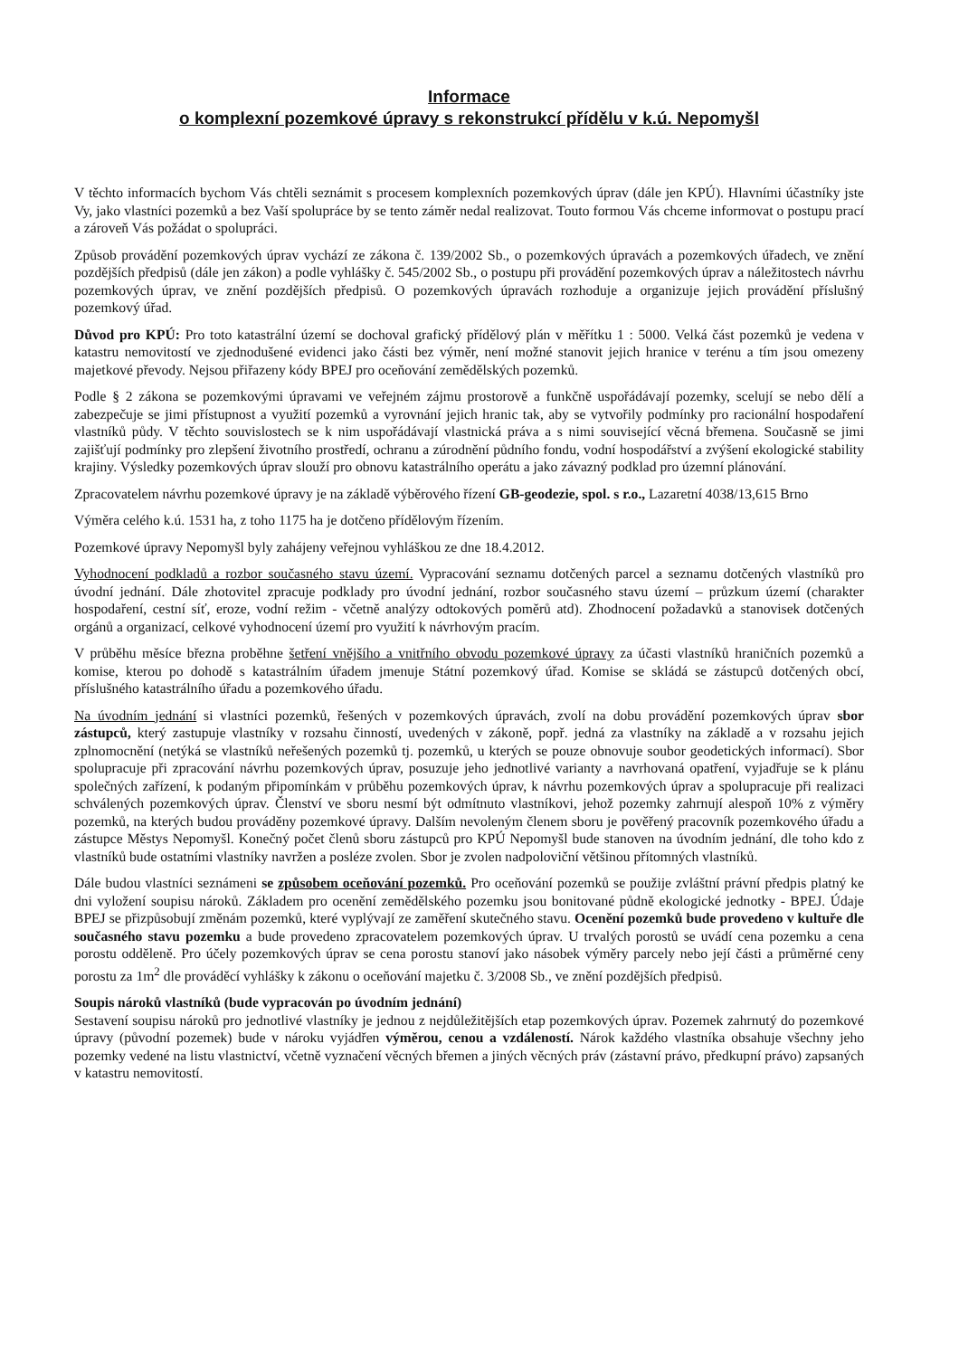Informace
o komplexní pozemkové úpravy s rekonstrukcí přídělu v k.ú. Nepomyšl
V těchto informacích bychom Vás chtěli seznámit s procesem komplexních pozemkových úprav (dále jen KPÚ). Hlavními účastníky jste Vy, jako vlastníci pozemků a bez Vaší spolupráce by se tento záměr nedal realizovat. Touto formou Vás chceme informovat o postupu prací a zároveň Vás požádat o spolupráci.
Způsob provádění pozemkových úprav vychází ze zákona č. 139/2002 Sb., o pozemkových úpravách a pozemkových úřadech, ve znění pozdějších předpisů (dále jen zákon) a podle vyhlášky č. 545/2002 Sb., o postupu při provádění pozemkových úprav a náležitostech návrhu pozemkových úprav, ve znění pozdějších předpisů. O pozemkových úpravách rozhoduje a organizuje jejich provádění příslušný pozemkový úřad.
Důvod pro KPÚ: Pro toto katastrální území se dochoval grafický přídělový plán v měřítku 1 : 5000. Velká část pozemků je vedena v katastru nemovitostí ve zjednodušené evidenci jako části bez výměr, není možné stanovit jejich hranice v terénu a tím jsou omezeny majetkové převody. Nejsou přiřazeny kódy BPEJ pro oceňování zemědělských pozemků.
Podle § 2 zákona se pozemkovými úpravami ve veřejném zájmu prostorově a funkčně uspořádávají pozemky, scelují se nebo dělí a zabezpečuje se jimi přístupnost a využití pozemků a vyrovnání jejich hranic tak, aby se vytvořily podmínky pro racionální hospodaření vlastníků půdy. V těchto souvislostech se k nim uspořádávají vlastnická práva a s nimi související věcná břemena. Současně se jimi zajišťují podmínky pro zlepšení životního prostředí, ochranu a zúrodnění půdního fondu, vodní hospodářství a zvýšení ekologické stability krajiny. Výsledky pozemkových úprav slouží pro obnovu katastrálního operátu a jako závazný podklad pro územní plánování.
Zpracovatelem návrhu pozemkové úpravy je na základě výběrového řízení GB-geodezie, spol. s r.o., Lazaretní 4038/13,615 Brno
Výměra celého k.ú. 1531 ha, z toho 1175 ha je dotčeno přídělovým řízením.
Pozemkové úpravy Nepomyšl byly zahájeny veřejnou vyhláškou ze dne 18.4.2012.
Vyhodnocení podkladů a rozbor současného stavu území. Vypracování seznamu dotčených parcel a seznamu dotčených vlastníků pro úvodní jednání. Dále zhotovitel zpracuje podklady pro úvodní jednání, rozbor současného stavu území – průzkum území (charakter hospodaření, cestní síť, eroze, vodní režim - včetně analýzy odtokových poměrů atd). Zhodnocení požadavků a stanovisek dotčených orgánů a organizací, celkové vyhodnocení území pro využití k návrhovým pracím.
V průběhu měsíce března proběhne šetření vnějšího a vnitřního obvodu pozemkové úpravy za účasti vlastníků hraničních pozemků a komise, kterou po dohodě s katastrálním úřadem jmenuje Státní pozemkový úřad. Komise se skládá se zástupců dotčených obcí, příslušného katastrálního úřadu a pozemkového úřadu.
Na úvodním jednání si vlastníci pozemků, řešených v pozemkových úpravách, zvolí na dobu provádění pozemkových úprav sbor zástupců, který zastupuje vlastníky v rozsahu činností, uvedených v zákoně, popř. jedná za vlastníky na základě a v rozsahu jejich zplnomocnění (netýká se vlastníků neřešených pozemků tj. pozemků, u kterých se pouze obnovuje soubor geodetických informací). Sbor spolupracuje při zpracování návrhu pozemkových úprav, posuzuje jeho jednotlivé varianty a navrhovaná opatření, vyjadřuje se k plánu společných zařízení, k podaným připomínkám v průběhu pozemkových úprav, k návrhu pozemkových úprav a spolupracuje při realizaci schválených pozemkových úprav. Členství ve sboru nesmí být odmítnuto vlastníkovi, jehož pozemky zahrnují alespoň 10% z výměry pozemků, na kterých budou prováděny pozemkové úpravy. Dalším nevoleným členem sboru je pověřený pracovník pozemkového úřadu a zástupce Městys Nepomyšl. Konečný počet členů sboru zástupců pro KPÚ Nepomyšl bude stanoven na úvodním jednání, dle toho kdo z vlastníků bude ostatními vlastníky navržen a posléze zvolen. Sbor je zvolen nadpoloviční většinou přítomných vlastníků.
Dále budou vlastníci seznámeni se způsobem oceňování pozemků. Pro oceňování pozemků se použije zvláštní právní předpis platný ke dni vyložení soupisu nároků. Základem pro ocenění zemědělského pozemku jsou bonitované půdně ekologické jednotky - BPEJ. Údaje BPEJ se přizpůsobují změnám pozemků, které vyplývají ze zaměření skutečného stavu. Ocenění pozemků bude provedeno v kultuře dle současného stavu pozemku a bude provedeno zpracovatelem pozemkových úprav. U trvalých porostů se uvádí cena pozemku a cena porostu odděleně. Pro účely pozemkových úprav se cena porostu stanoví jako násobek výměry parcely nebo její části a průměrné ceny porostu za 1m<sup>2</sup> dle prováděcí vyhlášky k zákonu o oceňování majetku č. 3/2008 Sb., ve znění pozdějších předpisů.
Soupis nároků vlastníků (bude vypracován po úvodním jednání)
Sestavení soupisu nároků pro jednotlivé vlastníky je jednou z nejdůležitějších etap pozemkových úprav. Pozemek zahrnutý do pozemkové úpravy (původní pozemek) bude v nároku vyjádřen výměrou, cenou a vzdáleností. Nárok každého vlastníka obsahuje všechny jeho pozemky vedené na listu vlastnictví, včetně vyznačení věcných břemen a jiných věcných práv (zástavní právo, předkupní právo) zapsaných v katastru nemovitostí.